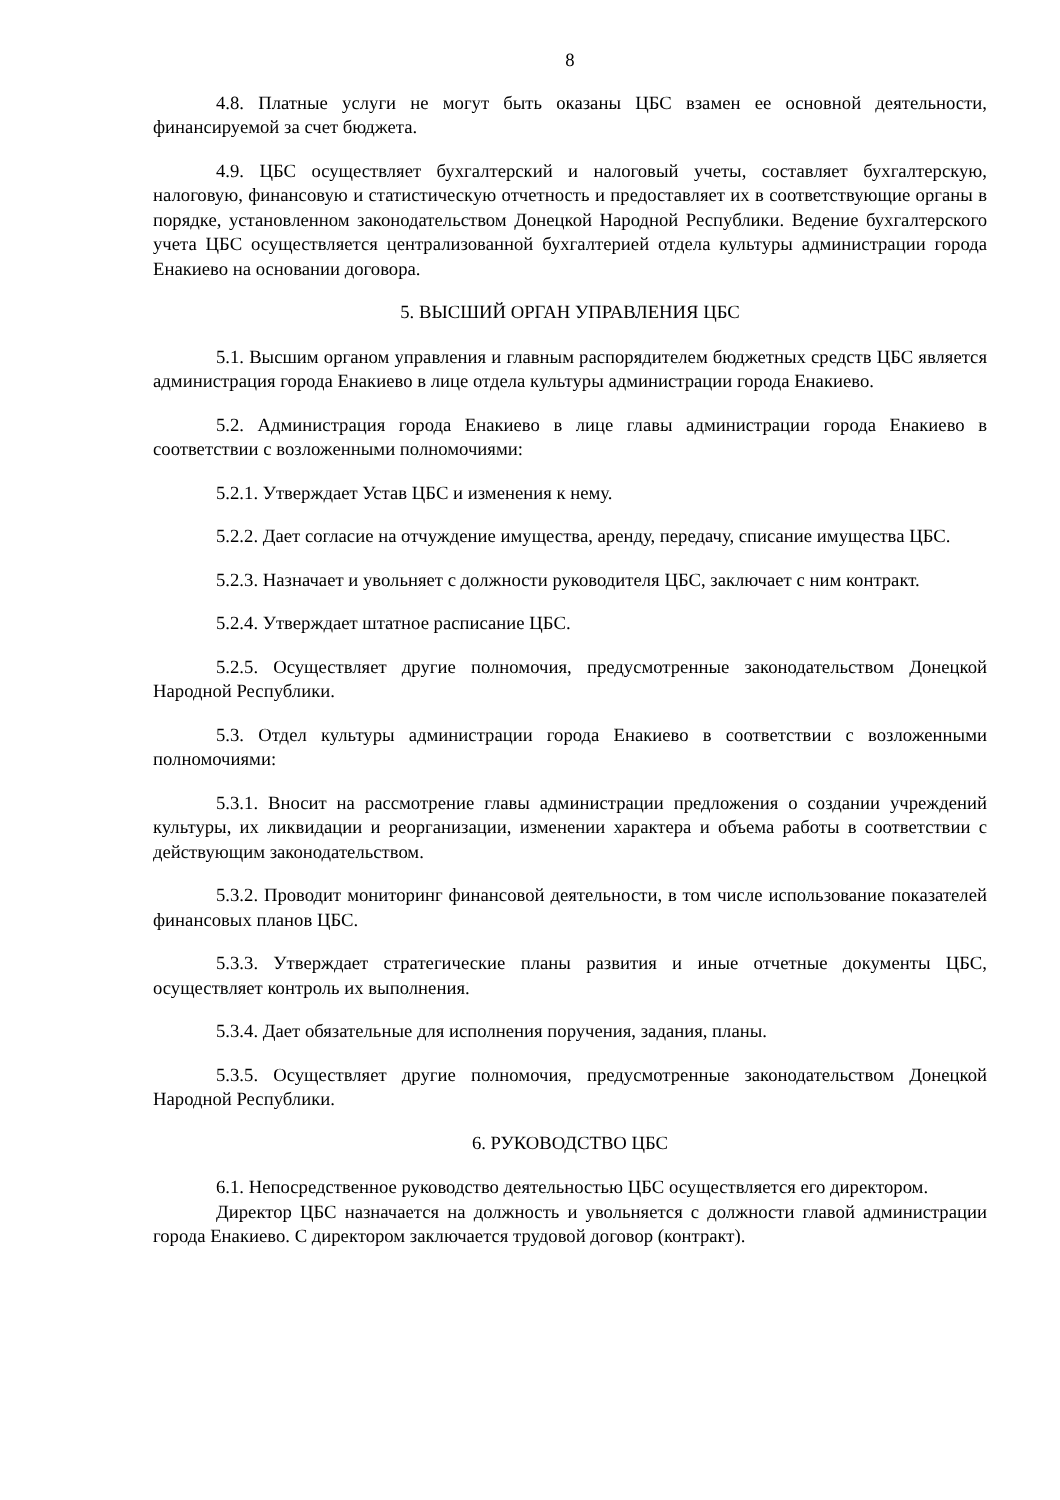8
4.8. Платные услуги не могут быть оказаны ЦБС взамен ее основной деятельности, финансируемой за счет бюджета.
4.9. ЦБС осуществляет бухгалтерский и налоговый учеты, составляет бухгалтерскую, налоговую, финансовую и статистическую отчетность и предоставляет их в соответствующие органы в порядке, установленном законодательством Донецкой Народной Республики. Ведение бухгалтерского учета ЦБС осуществляется централизованной бухгалтерией отдела культуры администрации города Енакиево на основании договора.
5. ВЫСШИЙ ОРГАН УПРАВЛЕНИЯ ЦБС
5.1. Высшим органом управления и главным распорядителем бюджетных средств ЦБС является администрация города Енакиево в лице отдела культуры администрации города Енакиево.
5.2. Администрация города Енакиево в лице главы администрации города Енакиево в соответствии с возложенными полномочиями:
5.2.1. Утверждает Устав ЦБС и изменения к нему.
5.2.2. Дает согласие на отчуждение имущества, аренду, передачу, списание имущества ЦБС.
5.2.3. Назначает и увольняет с должности руководителя ЦБС, заключает с ним контракт.
5.2.4. Утверждает штатное расписание ЦБС.
5.2.5. Осуществляет другие полномочия, предусмотренные законодательством Донецкой Народной Республики.
5.3. Отдел культуры администрации города Енакиево в соответствии с возложенными полномочиями:
5.3.1. Вносит на рассмотрение главы администрации предложения о создании учреждений культуры, их ликвидации и реорганизации, изменении характера и объема работы в соответствии с действующим законодательством.
5.3.2. Проводит мониторинг финансовой деятельности, в том числе использование показателей финансовых планов ЦБС.
5.3.3. Утверждает стратегические планы развития и иные отчетные документы ЦБС, осуществляет контроль их выполнения.
5.3.4. Дает обязательные для исполнения поручения, задания, планы.
5.3.5. Осуществляет другие полномочия, предусмотренные законодательством Донецкой Народной Республики.
6. РУКОВОДСТВО ЦБС
6.1. Непосредственное руководство деятельностью ЦБС осуществляется его директором.
Директор ЦБС назначается на должность и увольняется с должности главой администрации города Енакиево. С директором заключается трудовой договор (контракт).